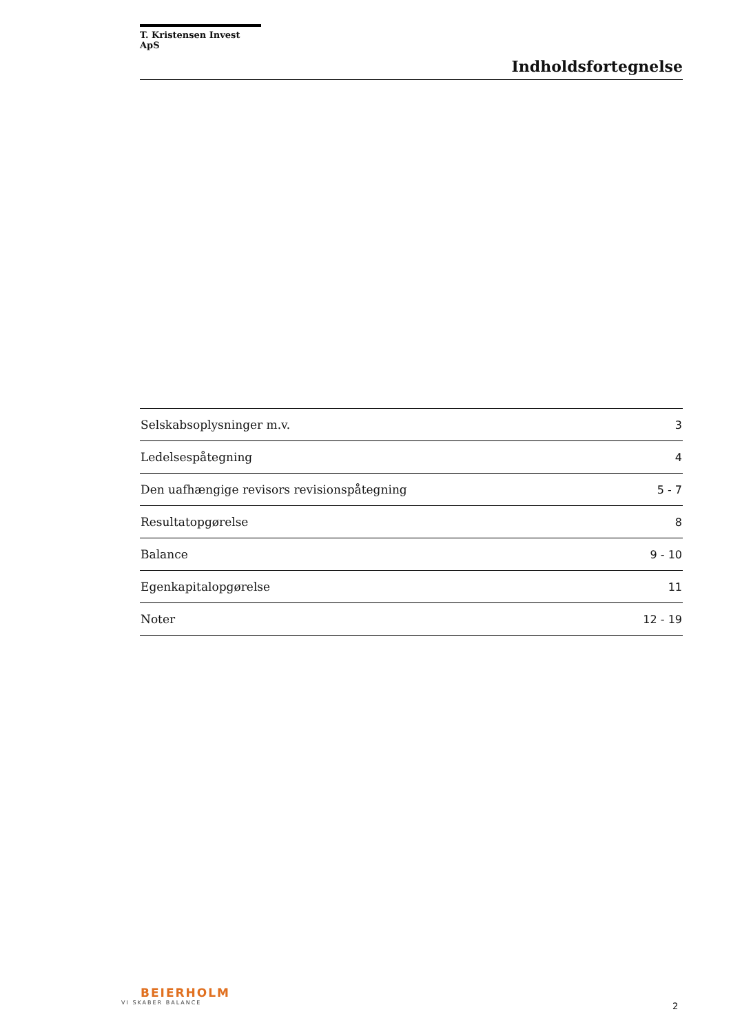T. Kristensen Invest ApS
Indholdsfortegnelse
| Selskabsoplysninger m.v. | 3 |
| Ledelsespåtegning | 4 |
| Den uafhængige revisors revisionspåtegning | 5 - 7 |
| Resultatopgørelse | 8 |
| Balance | 9 - 10 |
| Egenkapitalopgørelse | 11 |
| Noter | 12 - 19 |
BEIERHOLM
VI SKABER BALANCE
2